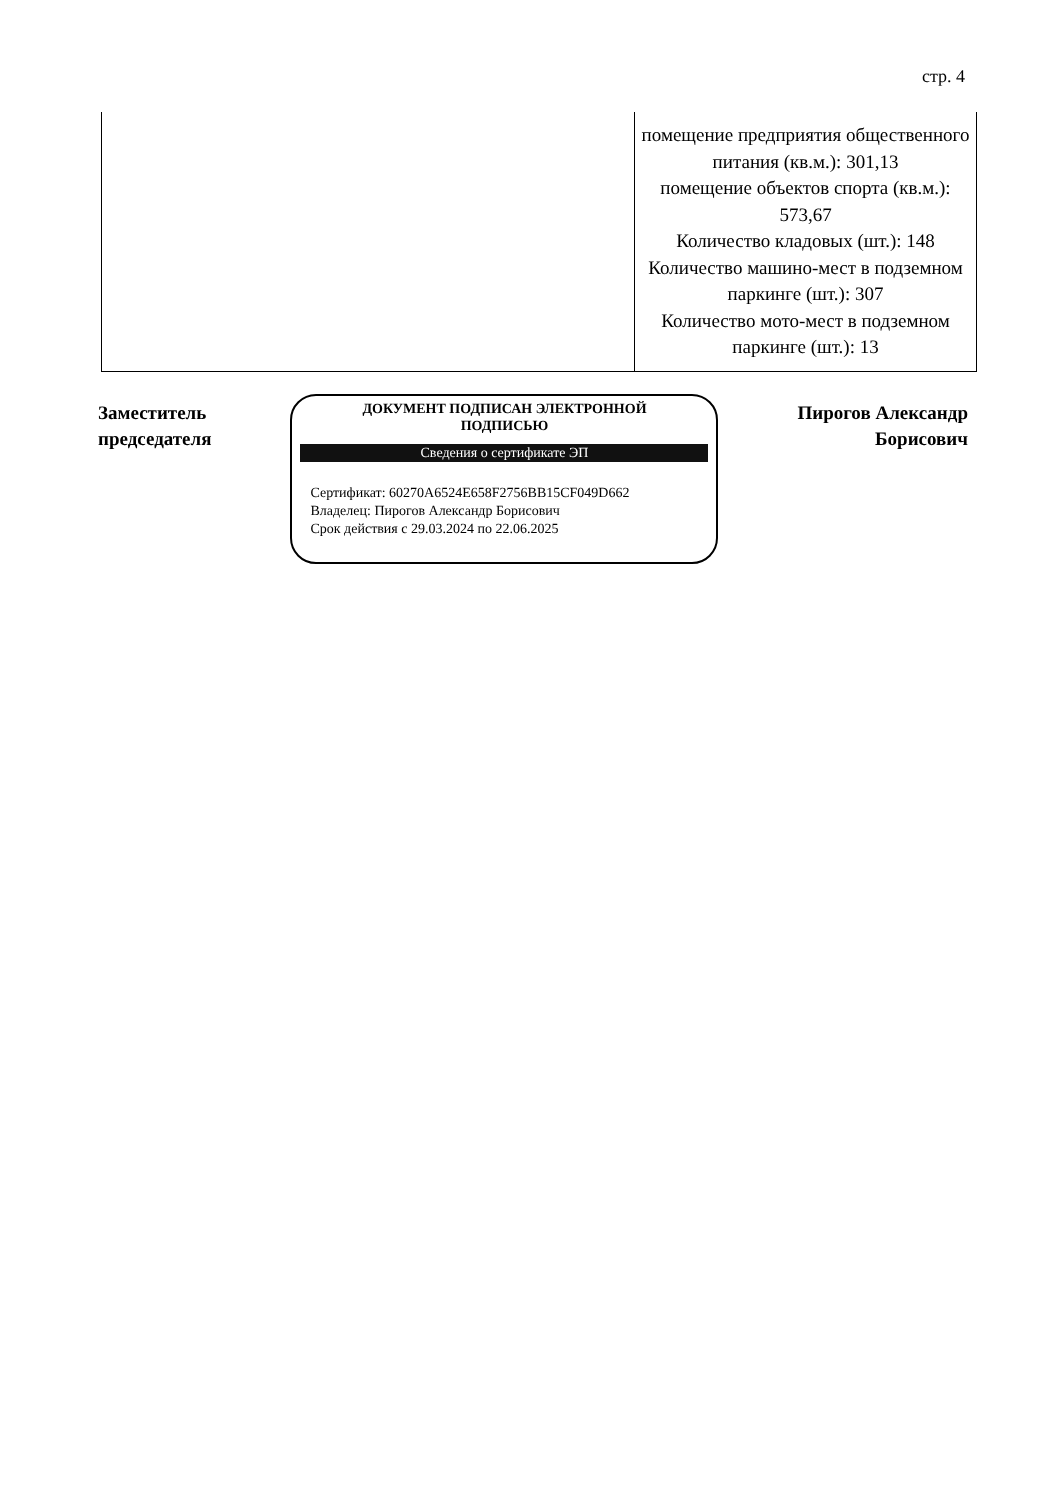стр. 4
| | помещение предприятия общественного питания (кв.м.): 301,13 помещение объектов спорта (кв.м.): 573,67 Количество кладовых (шт.): 148 Количество машино-мест в подземном паркинге (шт.): 307 Количество мото-мест в подземном паркинге (шт.): 13 |
Заместитель
председателя
ДОКУМЕНТ ПОДПИСАН ЭЛЕКТРОННОЙ
ПОДПИСЬЮ
Сведения о сертификате ЭП
Сертификат: 60270A6524E658F2756BB15CF049D662
Владелец: Пирогов Александр Борисович
Срок действия с 29.03.2024 по 22.06.2025
Пирогов Александр
Борисович